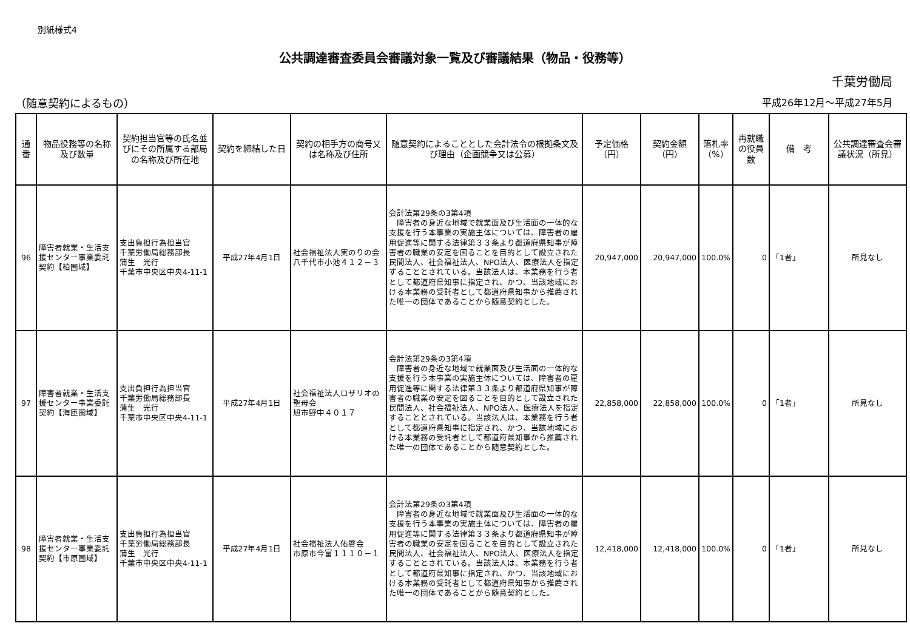別紙様式4
公共調達審査委員会審議対象一覧及び審議結果（物品・役務等）
千葉労働局
（随意契約によるもの） 平成26年12月～平成27年5月
| 通番 | 物品役務等の名称及び数量 | 契約担当官等の氏名並びにその所属する部局の名称及び所在地 | 契約を締結した日 | 契約の相手方の商号又は名称及び住所 | 随意契約によることとした会計法令の根拠条文及び理由（企画競争又は公募） | 予定価格（円） | 契約金額（円） | 落札率（%） | 再就職の役員数 | 備 考 | 公共調達審査会審議状況（所見） |
| --- | --- | --- | --- | --- | --- | --- | --- | --- | --- | --- | --- |
| 96 | 障害者就業・生活支援センター事業委託契約【柏圏域】 | 支出負担行為担当官 千葉労働局総務部長 蒲生 光行 千葉市中央区中央4-11-1 | 平成27年4月1日 | 社会福祉法人実のりの会 八千代市小池４１２－３ | 会計法第29条の3第4項 障害者の身近な地域で就業面及び生活面の一体的な支援を行う本事業の実施主体については、障害者の雇用促進等に関する法律第３３条より都道府県知事が障害者の職業の安定を図ることを目的として設立された民間法人、社会福祉法人、NPO法人、医療法人を指定することとされている。当該法人は、本業務を行う者として都道府県知事に指定され、かつ、当該地域における本業務の受託者として都道府県知事から推薦された唯一の団体であることから随意契約とした。 | 20,947,000 | 20,947,000 | 100.0% | 0 | 「1者」 | 所見なし |
| 97 | 障害者就業・生活支援センター事業委託契約【海匝圏域】 | 支出負担行為担当官 千葉労働局総務部長 蒲生 光行 千葉市中央区中央4-11-1 | 平成27年4月1日 | 社会福祉法人ロザリオの聖母会 旭市野中４０１７ | 会計法第29条の3第4項 障害者の身近な地域で就業面及び生活面の一体的な支援を行う本事業の実施主体については、障害者の雇用促進等に関する法律第３３条より都道府県知事が障害者の職業の安定を図ることを目的として設立された民間法人、社会福祉法人、NPO法人、医療法人を指定することとされている。当該法人は、本業務を行う者として都道府県知事に指定され、かつ、当該地域における本業務の受託者として都道府県知事から推薦された唯一の団体であることから随意契約とした。 | 22,858,000 | 22,858,000 | 100.0% | 0 | 「1者」 | 所見なし |
| 98 | 障害者就業・生活支援センター事業委託契約【市原圏域】 | 支出負担行為担当官 千葉労働局総務部長 蒲生 光行 千葉市中央区中央4-11-1 | 平成27年4月1日 | 社会福祉法人佑啓会 市原市今富１１１０－１ | 会計法第29条の3第4項 障害者の身近な地域で就業面及び生活面の一体的な支援を行う本事業の実施主体については、障害者の雇用促進等に関する法律第３３条より都道府県知事が障害者の職業の安定を図ることを目的として設立された民間法人、社会福祉法人、NPO法人、医療法人を指定することとされている。当該法人は、本業務を行う者として都道府県知事に指定され、かつ、当該地域における本業務の受託者として都道府県知事から推薦された唯一の団体であることから随意契約とした。 | 12,418,000 | 12,418,000 | 100.0% | 0 | 「1者」 | 所見なし |